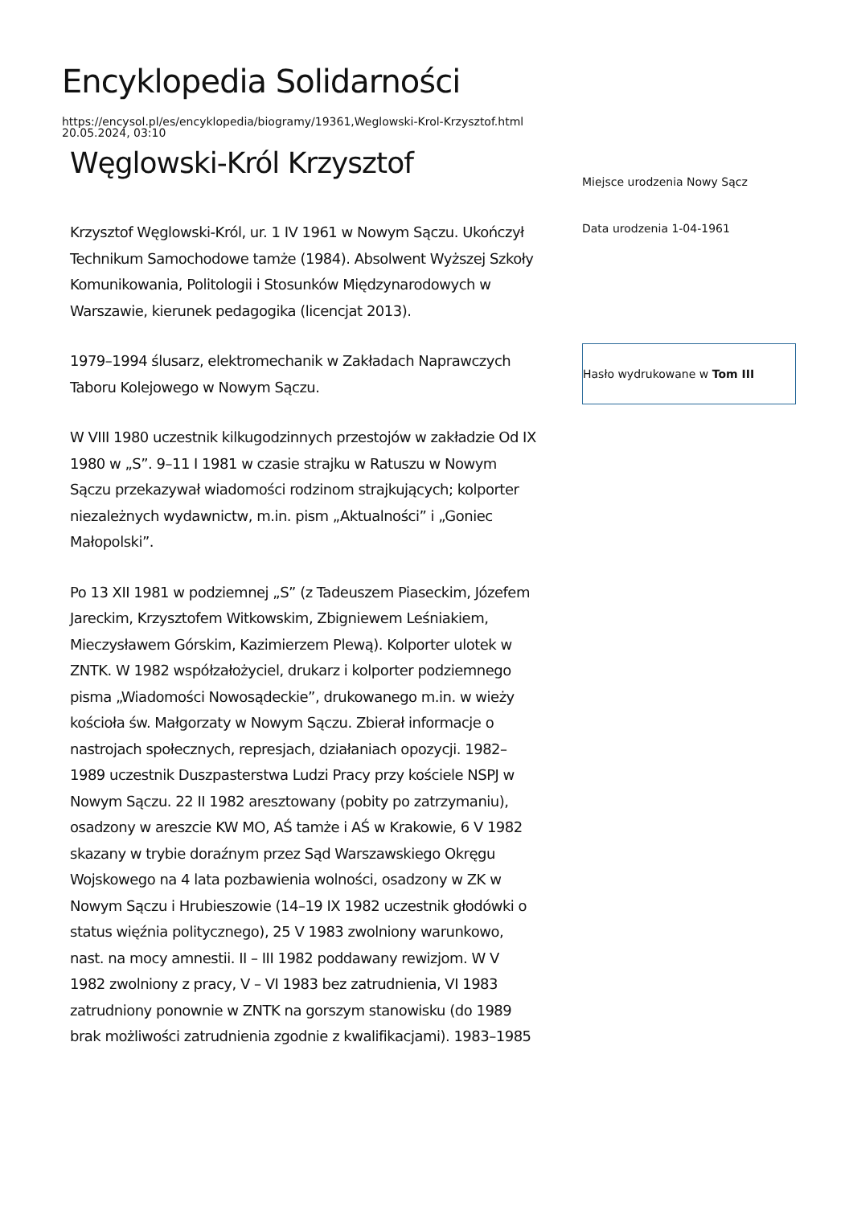Encyklopedia Solidarności
https://encysol.pl/es/encyklopedia/biogramy/19361,Weglowski-Krol-Krzysztof.html
20.05.2024, 03:10
Węglowski-Król Krzysztof
Krzysztof Węglowski-Król, ur. 1 IV 1961 w Nowym Sączu. Ukończył Technikum Samochodowe tamże (1984). Absolwent Wyższej Szkoły Komunikowania, Politologii i Stosunków Międzynarodowych w Warszawie, kierunek pedagogika (licencjat 2013).
1979–1994 ślusarz, elektromechanik w Zakładach Naprawczych Taboru Kolejowego w Nowym Sączu.
W VIII 1980 uczestnik kilkugodzinnych przestojów w zakładzie Od IX 1980 w „S”. 9–11 I 1981 w czasie strajku w Ratuszu w Nowym Sączu przekazywał wiadomości rodzinom strajkujących; kolporter niezależnych wydawnictw, m.in. pism „Aktualności” i „Goniec Małopolski”.
Po 13 XII 1981 w podziemnej „S” (z Tadeuszem Piaseckim, Józefem Jareckim, Krzysztofem Witkowskim, Zbigniewem Leśniakiem, Mieczysławem Górskim, Kazimierzem Plewą). Kolporter ulotek w ZNTK. W 1982 współzałożyciel, drukarz i kolporter podziemnego pisma „Wiadomości Nowosądeckie”, drukowanego m.in. w wieży kościoła św. Małgorzaty w Nowym Sączu. Zbierał informacje o nastrojach społecznych, represjach, działaniach opozycji. 1982–1989 uczestnik Duszpasterstwa Ludzi Pracy przy kościele NSPJ w Nowym Sączu. 22 II 1982 aresztowany (pobity po zatrzymaniu), osadzony w areszcie KW MO, AŚ tamże i AŚ w Krakowie, 6 V 1982 skazany w trybie doraźnym przez Sąd Warszawskiego Okręgu Wojskowego na 4 lata pozbawienia wolności, osadzony w ZK w Nowym Sączu i Hrubieszowie (14–19 IX 1982 uczestnik głodówki o status więźnia politycznego), 25 V 1983 zwolniony warunkowo, nast. na mocy amnestii. II – III 1982 poddawany rewizjom. W V 1982 zwolniony z pracy, V – VI 1983 bez zatrudnienia, VI 1983 zatrudniony ponownie w ZNTK na gorszym stanowisku (do 1989 brak możliwości zatrudnienia zgodnie z kwalifikacjami). 1983–1985
Miejsce urodzenia Nowy Sącz
Data urodzenia 1-04-1961
Hasło wydrukowane w Tom III